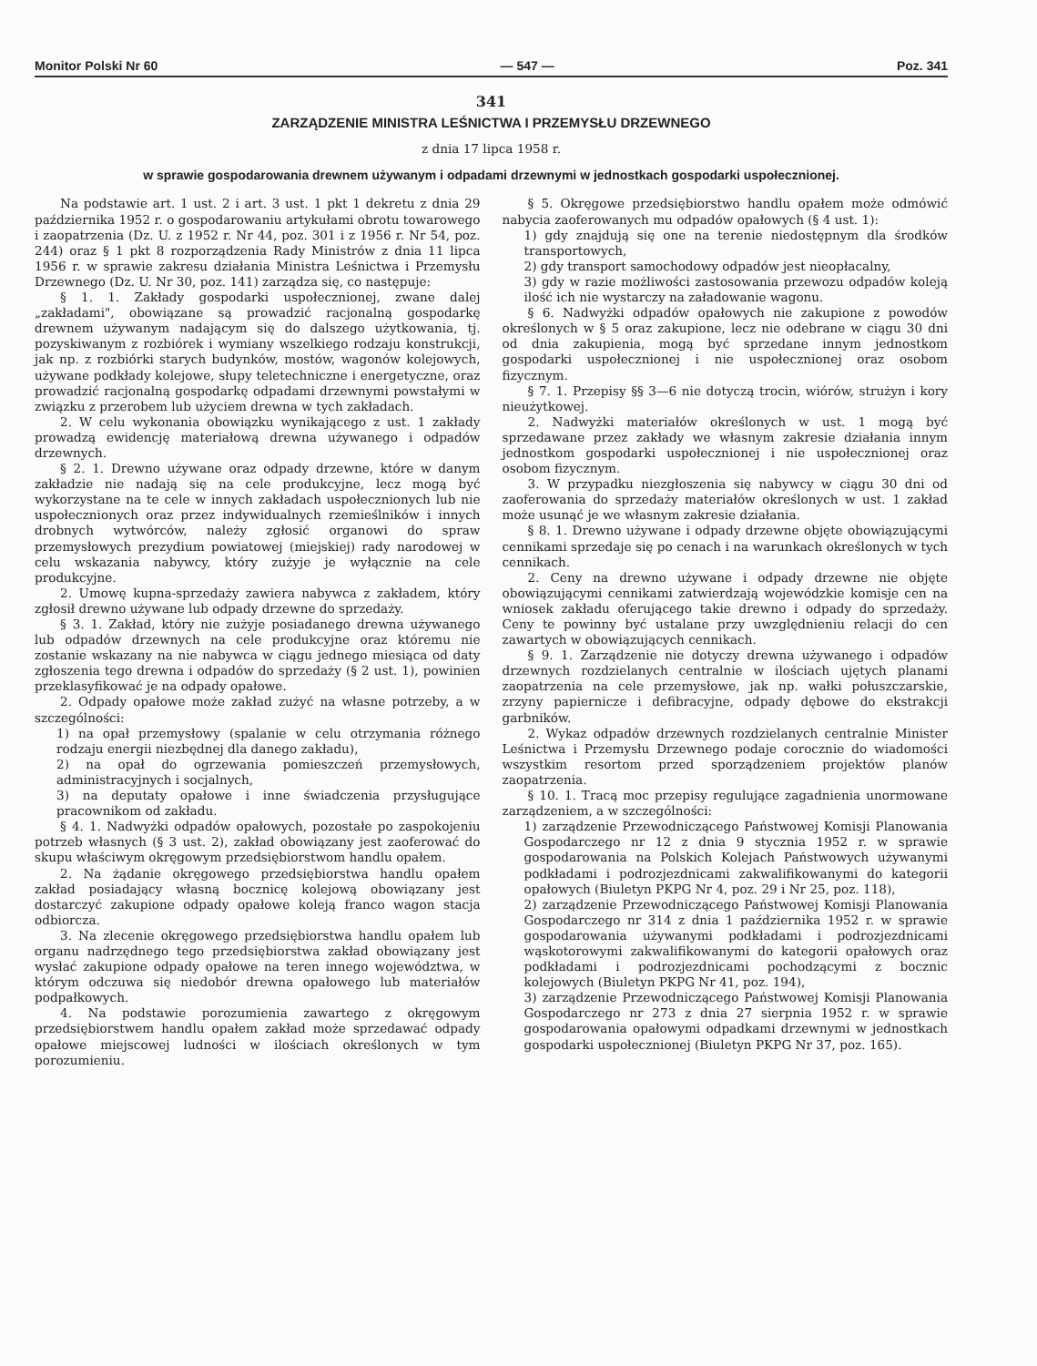Monitor Polski Nr 60 — 547 — Poz. 341
341
ZARZĄDZENIE MINISTRA LEŚNICTWA I PRZEMYSŁU DRZEWNEGO
z dnia 17 lipca 1958 r.
w sprawie gospodarowania drewnem używanym i odpadami drzewnymi w jednostkach gospodarki uspołecznionej.
Na podstawie art. 1 ust. 2 i art. 3 ust. 1 pkt 1 dekretu z dnia 29 października 1952 r. o gospodarowaniu artykułami obrotu towarowego i zaopatrzenia (Dz. U. z 1952 r. Nr 44, poz. 301 i z 1956 r. Nr 54, poz. 244) oraz § 1 pkt 8 rozporządzenia Rady Ministrów z dnia 11 lipca 1956 r. w sprawie zakresu działania Ministra Leśnictwa i Przemysłu Drzewnego (Dz. U. Nr 30, poz. 141) zarządza się, co następuje:
§ 1. 1. Zakłady gospodarki uspołecznionej, zwane dalej „zakładami", obowiązane są prowadzić racjonalną gospodarkę drewnem używanym nadającym się do dalszego użytkowania, tj. pozyskiwanym z rozbiórek i wymiany wszelkiego rodzaju konstrukcji, jak np. z rozbiórki starych budynków, mostów, wagonów kolejowych, używane podkłady kolejowe, słupy teletechniczne i energetyczne, oraz prowadzić racjonalną gospodarkę odpadami drzewnymi powstałymi w związku z przerobem lub użyciem drewna w tych zakładach.
2. W celu wykonania obowiązku wynikającego z ust. 1 zakłady prowadzą ewidencję materiałową drewna używanego i odpadów drzewnych.
§ 2. 1. Drewno używane oraz odpady drzewne, które w danym zakładzie nie nadają się na cele produkcyjne, lecz mogą być wykorzystane na te cele w innych zakładach uspołecznionych lub nie uspołecznionych oraz przez indywidualnych rzemieślników i innych drobnych wytwórców, należy zgłosić organowi do spraw przemysłowych prezydium powiatowej (miejskiej) rady narodowej w celu wskazania nabywcy, który zużyje je wyłącznie na cele produkcyjne.
2. Umowę kupna-sprzedaży zawiera nabywca z zakładem, który zgłosił drewno używane lub odpady drzewne do sprzedaży.
§ 3. 1. Zakład, który nie zużyje posiadanego drewna używanego lub odpadów drzewnych na cele produkcyjne oraz któremu nie zostanie wskazany na nie nabywca w ciągu jednego miesiąca od daty zgłoszenia tego drewna i odpadów do sprzedaży (§ 2 ust. 1), powinien przeklasyfikować je na odpady opałowe.
2. Odpady opałowe może zakład zużyć na własne potrzeby, a w szczególności:
1) na opał przemysłowy (spalanie w celu otrzymania różnego rodzaju energii niezbędnej dla danego zakładu),
2) na opał do ogrzewania pomieszczeń przemysłowych, administracyjnych i socjalnych,
3) na deputaty opałowe i inne świadczenia przysługujące pracownikom od zakładu.
§ 4. 1. Nadwyżki odpadów opałowych, pozostałe po zaspokojeniu potrzeb własnych (§ 3 ust. 2), zakład obowiązany jest zaoferować do skupu właściwym okręgowym przedsiębiorstwom handlu opałem.
2. Na żądanie okręgowego przedsiębiorstwa handlu opałem zakład posiadający własną bocznicę kolejową obowiązany jest dostarczyć zakupione odpady opałowe koleją franco wagon stacja odbiorcza.
3. Na zlecenie okręgowego przedsiębiorstwa handlu opałem lub organu nadrzędnego tego przedsiębiorstwa zakład obowiązany jest wysłać zakupione odpady opałowe na teren innego województwa, w którym odczuwa się niedobór drewna opałowego lub materiałów podpałkowych.
4. Na podstawie porozumienia zawartego z okręgowym przedsiębiorstwem handlu opałem zakład może sprzedawać odpady opałowe miejscowej ludności w ilościach określonych w tym porozumieniu.
§ 5. Okręgowe przedsiębiorstwo handlu opałem może odmówić nabycia zaoferowanych mu odpadów opałowych (§ 4 ust. 1):
1) gdy znajdują się one na terenie niedostępnym dla środków transportowych,
2) gdy transport samochodowy odpadów jest nieopłacalny,
3) gdy w razie możliwości zastosowania przewozu odpadów koleją ilość ich nie wystarczy na załadowanie wagonu.
§ 6. Nadwyżki odpadów opałowych nie zakupione z powodów określonych w § 5 oraz zakupione, lecz nie odebrane w ciągu 30 dni od dnia zakupienia, mogą być sprzedane innym jednostkom gospodarki uspołecznionej i nie uspołecznionej oraz osobom fizycznym.
§ 7. 1. Przepisy §§ 3—6 nie dotyczą trocin, wiórów, strużyn i kory nieużytkowej.
2. Nadwyżki materiałów określonych w ust. 1 mogą być sprzedawane przez zakłady we własnym zakresie działania innym jednostkom gospodarki uspołecznionej i nie uspołecznionej oraz osobom fizycznym.
3. W przypadku niezgłoszenia się nabywcy w ciągu 30 dni od zaoferowania do sprzedaży materiałów określonych w ust. 1 zakład może usunąć je we własnym zakresie działania.
§ 8. 1. Drewno używane i odpady drzewne objęte obowiązującymi cennikami sprzedaje się po cenach i na warunkach określonych w tych cennikach.
2. Ceny na drewno używane i odpady drzewne nie objęte obowiązującymi cennikami zatwierdzają wojewódzkie komisje cen na wniosek zakładu oferującego takie drewno i odpady do sprzedaży. Ceny te powinny być ustalane przy uwzględnieniu relacji do cen zawartych w obowiązujących cennikach.
§ 9. 1. Zarządzenie nie dotyczy drewna używanego i odpadów drzewnych rozdzielanych centralnie w ilościach ujętych planami zaopatrzenia na cele przemysłowe, jak np. wałki połuszczarskie, zrzyny papiernicze i defibracyjne, odpady dębowe do ekstrakcji garbników.
2. Wykaz odpadów drzewnych rozdzielanych centralnie Minister Leśnictwa i Przemysłu Drzewnego podaje corocznie do wiadomości wszystkim resortom przed sporządzeniem projektów planów zaopatrzenia.
§ 10. 1. Tracą moc przepisy regulujące zagadnienia unormowane zarządzeniem, a w szczególności:
1) zarządzenie Przewodniczącego Państwowej Komisji Planowania Gospodarczego nr 12 z dnia 9 stycznia 1952 r. w sprawie gospodarowania na Polskich Kolejach Państwowych używanymi podkładami i podrozjezdnicami zakwalifikowanymi do kategorii opałowych (Biuletyn PKPG Nr 4, poz. 29 i Nr 25, poz. 118),
2) zarządzenie Przewodniczącego Państwowej Komisji Planowania Gospodarczego nr 314 z dnia 1 października 1952 r. w sprawie gospodarowania używanymi podkładami i podrozjezdnicami wąskotorowymi zakwalifikowanymi do kategorii opałowych oraz podkładami i podrozjezdnicami pochodzącymi z bocznic kolejowych (Biuletyn PKPG Nr 41, poz. 194),
3) zarządzenie Przewodniczącego Państwowej Komisji Planowania Gospodarczego nr 273 z dnia 27 sierpnia 1952 r. w sprawie gospodarowania opałowymi odpadkami drzewnymi w jednostkach gospodarki uspołecznionej (Biuletyn PKPG Nr 37, poz. 165).